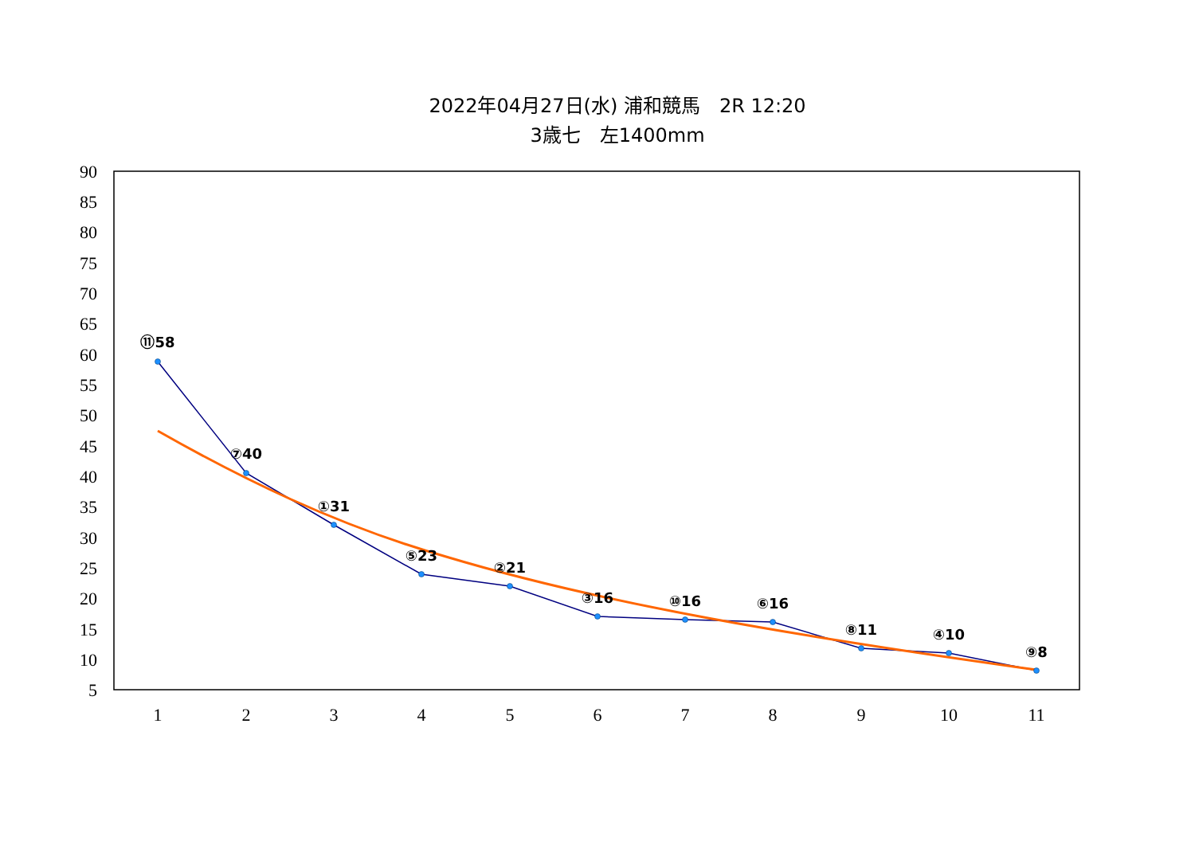2022年04月27日(水) 浦和競馬　2R 12:20
3歳七　左1400mm
90
85
80
75
70
65
60
55
50
45
40
35
30
25
20
15
10
5
1
2
3
4
5
6
7
8
9
10
11
⑪58
⑦40
①31
⑤23
②21
③16
⑩16
⑥16
⑧11
④10
⑨8